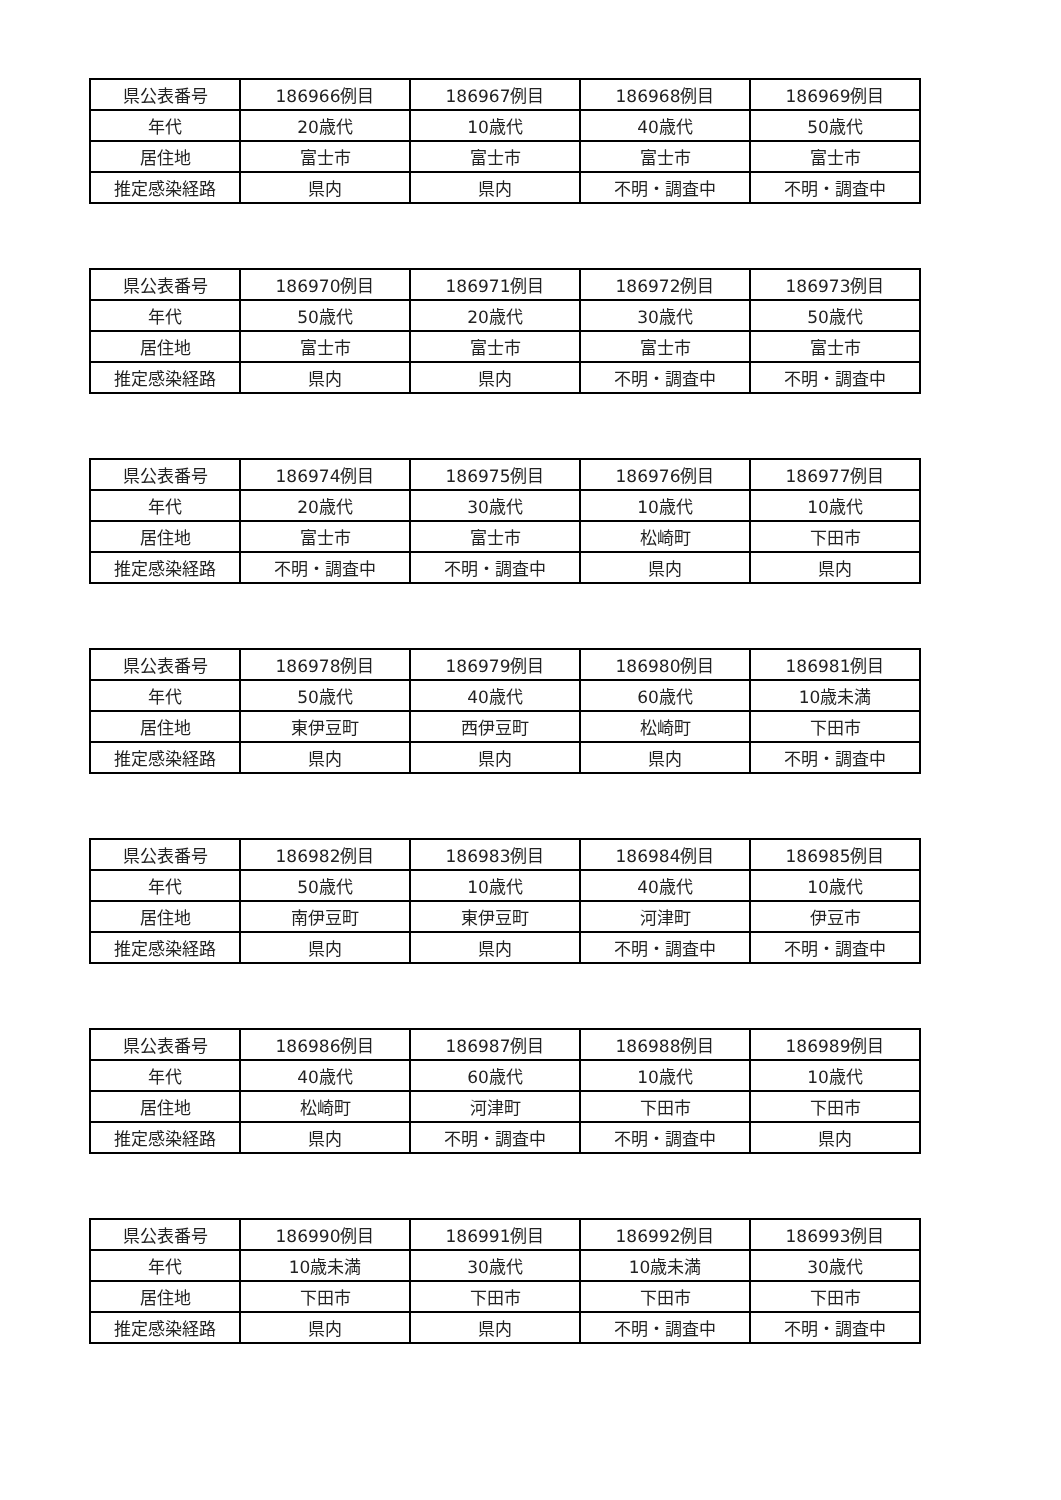| 県公表番号 | 186966例目 | 186967例目 | 186968例目 | 186969例目 |
| 年代 | 20歳代 | 10歳代 | 40歳代 | 50歳代 |
| 居住地 | 富士市 | 富士市 | 富士市 | 富士市 |
| 推定感染経路 | 県内 | 県内 | 不明・調査中 | 不明・調査中 |
| 県公表番号 | 186970例目 | 186971例目 | 186972例目 | 186973例目 |
| 年代 | 50歳代 | 20歳代 | 30歳代 | 50歳代 |
| 居住地 | 富士市 | 富士市 | 富士市 | 富士市 |
| 推定感染経路 | 県内 | 県内 | 不明・調査中 | 不明・調査中 |
| 県公表番号 | 186974例目 | 186975例目 | 186976例目 | 186977例目 |
| 年代 | 20歳代 | 30歳代 | 10歳代 | 10歳代 |
| 居住地 | 富士市 | 富士市 | 松崎町 | 下田市 |
| 推定感染経路 | 不明・調査中 | 不明・調査中 | 県内 | 県内 |
| 県公表番号 | 186978例目 | 186979例目 | 186980例目 | 186981例目 |
| 年代 | 50歳代 | 40歳代 | 60歳代 | 10歳未満 |
| 居住地 | 東伊豆町 | 西伊豆町 | 松崎町 | 下田市 |
| 推定感染経路 | 県内 | 県内 | 県内 | 不明・調査中 |
| 県公表番号 | 186982例目 | 186983例目 | 186984例目 | 186985例目 |
| 年代 | 50歳代 | 10歳代 | 40歳代 | 10歳代 |
| 居住地 | 南伊豆町 | 東伊豆町 | 河津町 | 伊豆市 |
| 推定感染経路 | 県内 | 県内 | 不明・調査中 | 不明・調査中 |
| 県公表番号 | 186986例目 | 186987例目 | 186988例目 | 186989例目 |
| 年代 | 40歳代 | 60歳代 | 10歳代 | 10歳代 |
| 居住地 | 松崎町 | 河津町 | 下田市 | 下田市 |
| 推定感染経路 | 県内 | 不明・調査中 | 不明・調査中 | 県内 |
| 県公表番号 | 186990例目 | 186991例目 | 186992例目 | 186993例目 |
| 年代 | 10歳未満 | 30歳代 | 10歳未満 | 30歳代 |
| 居住地 | 下田市 | 下田市 | 下田市 | 下田市 |
| 推定感染経路 | 県内 | 県内 | 不明・調査中 | 不明・調査中 |